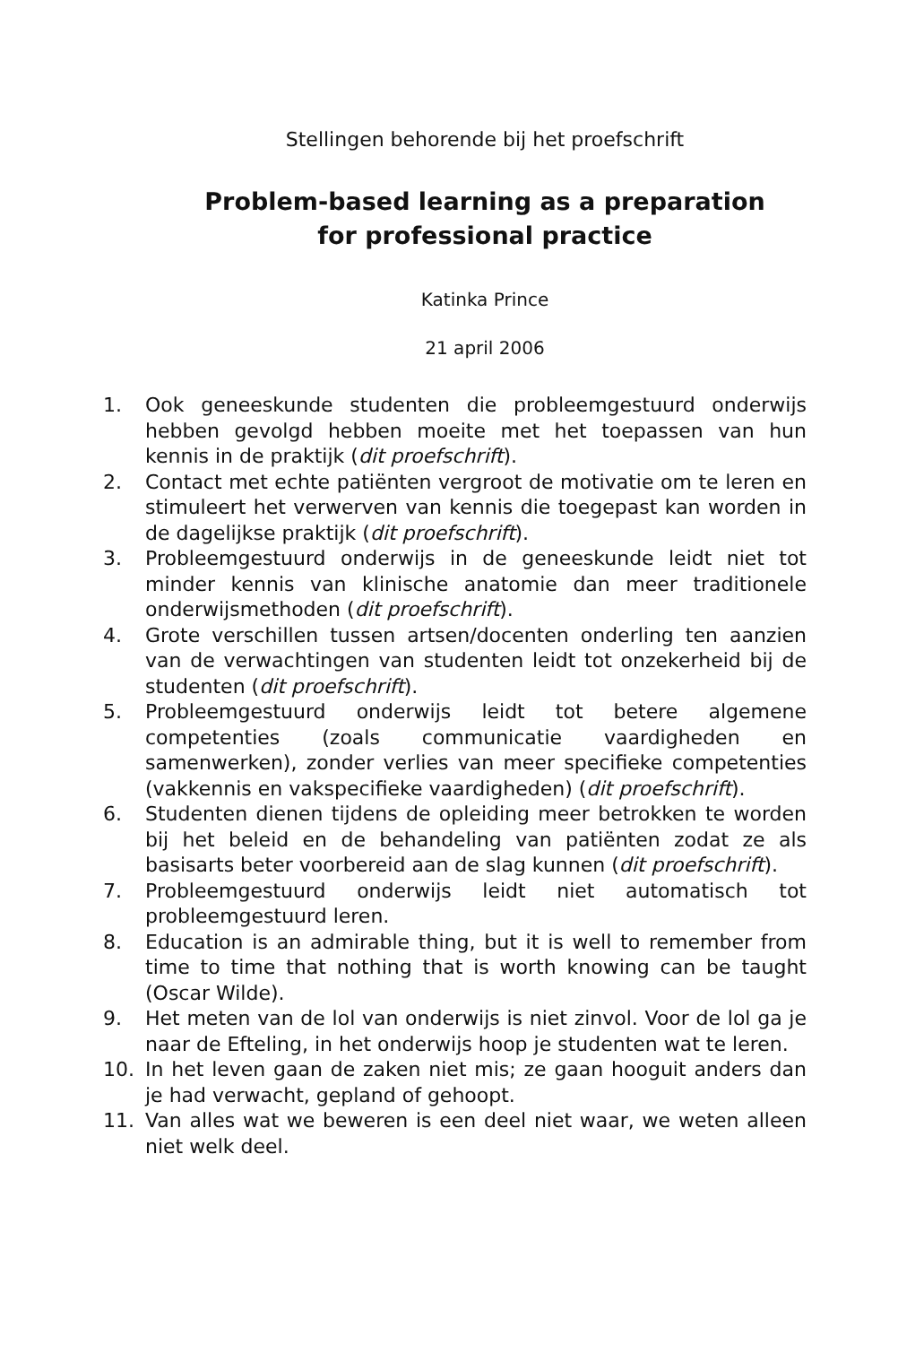Stellingen behorende bij het proefschrift
Problem-based learning as a preparation
for professional practice
Katinka Prince
21 april 2006
1. Ook geneeskunde studenten die probleemgestuurd onderwijs hebben gevolgd hebben moeite met het toepassen van hun kennis in de praktijk (dit proefschrift).
2. Contact met echte patiënten vergroot de motivatie om te leren en stimuleert het verwerven van kennis die toegepast kan worden in de dagelijkse praktijk (dit proefschrift).
3. Probleemgestuurd onderwijs in de geneeskunde leidt niet tot minder kennis van klinische anatomie dan meer traditionele onderwijsmethoden (dit proefschrift).
4. Grote verschillen tussen artsen/docenten onderling ten aanzien van de verwachtingen van studenten leidt tot onzekerheid bij de studenten (dit proefschrift).
5. Probleemgestuurd onderwijs leidt tot betere algemene competenties (zoals communicatie vaardigheden en samenwerken), zonder verlies van meer specifieke competenties (vakkennis en vakspecifieke vaardigheden) (dit proefschrift).
6. Studenten dienen tijdens de opleiding meer betrokken te worden bij het beleid en de behandeling van patiënten zodat ze als basisarts beter voorbereid aan de slag kunnen (dit proefschrift).
7. Probleemgestuurd onderwijs leidt niet automatisch tot probleemgestuurd leren.
8. Education is an admirable thing, but it is well to remember from time to time that nothing that is worth knowing can be taught (Oscar Wilde).
9. Het meten van de lol van onderwijs is niet zinvol. Voor de lol ga je naar de Efteling, in het onderwijs hoop je studenten wat te leren.
10. In het leven gaan de zaken niet mis; ze gaan hooguit anders dan je had verwacht, gepland of gehoopt.
11. Van alles wat we beweren is een deel niet waar, we weten alleen niet welk deel.